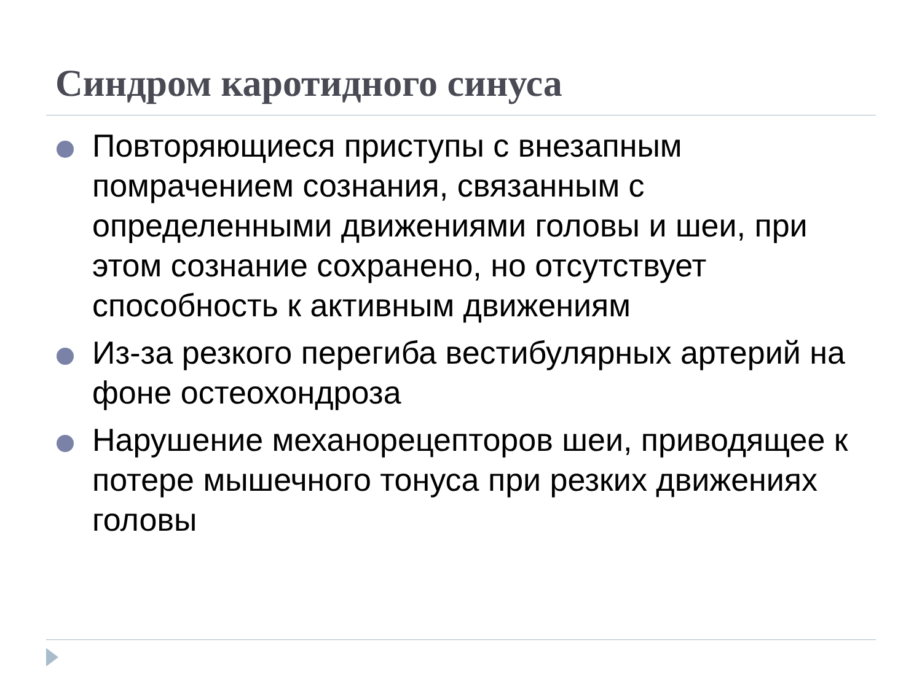Синдром каротидного синуса
Повторяющиеся приступы с внезапным помрачением сознания, связанным с определенными движениями головы и шеи, при этом сознание сохранено, но отсутствует способность к активным движениям
Из-за резкого перегиба вестибулярных артерий на фоне остеохондроза
Нарушение механорецепторов шеи, приводящее к потере мышечного тонуса при резких движениях головы